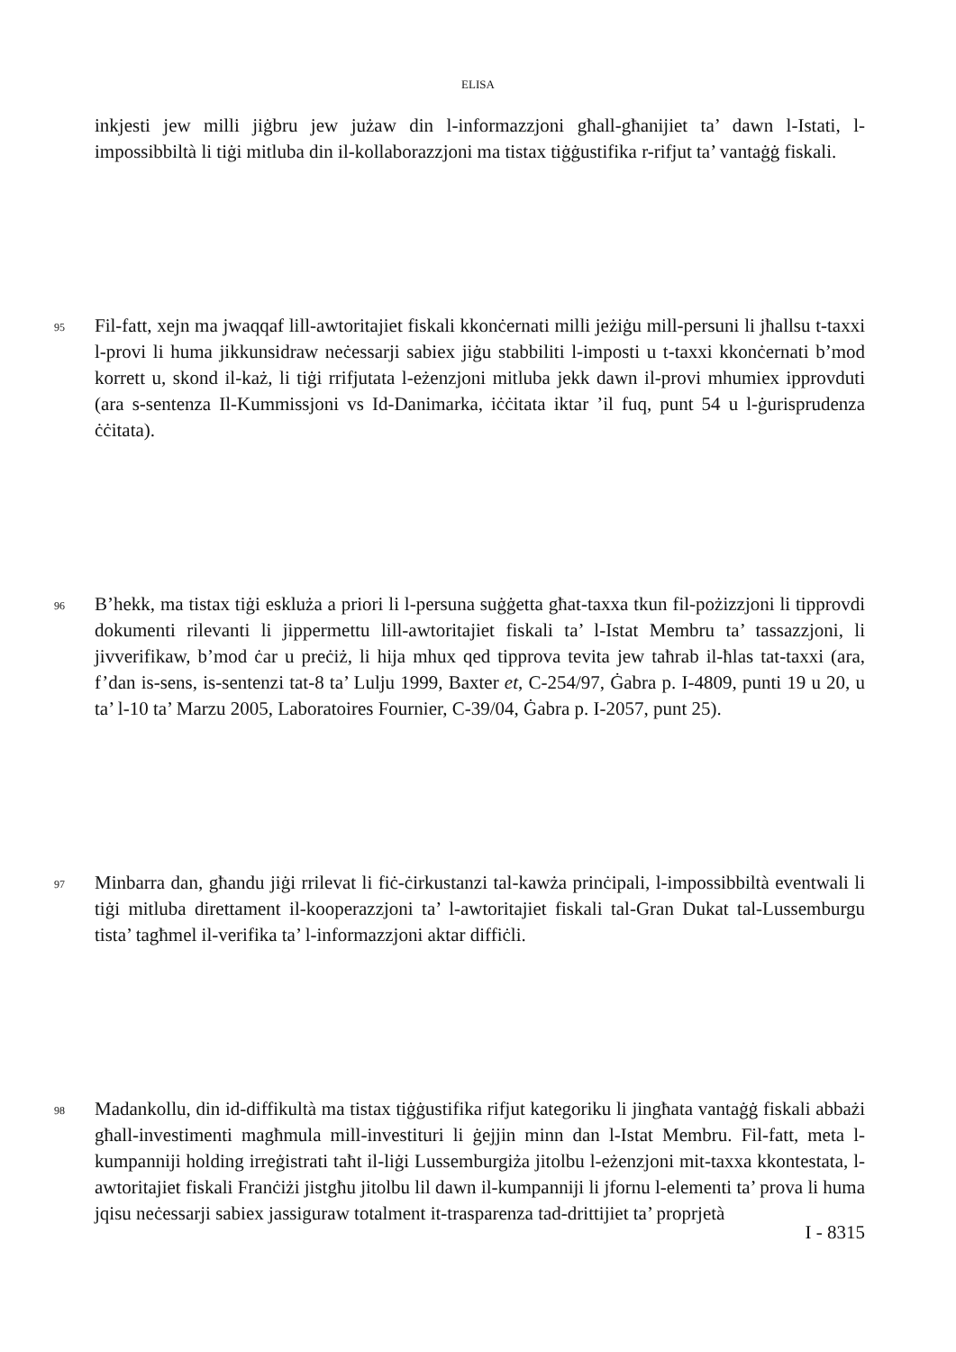ELISA
inkjesti jew milli jiġbru jew jużaw din l-informazzjoni għall-għanijiet ta’ dawn l-Istati, l-impossibbiltà li tiġi mitluba din il-kollaborazzjoni ma tistax tiġġustifika r-rifjut ta’ vantaġġ fiskali.
95
Fil-fatt, xejn ma jwaqqaf lill-awtoritajiet fiskali kkonċernati milli jeżiġu mill-persuni li jħallsu t-taxxi l-provi li huma jikkunsidraw neċessarji sabiex jiġu stabbiliti l-imposti u t-taxxi kkonċernati b’mod korrett u, skond il-każ, li tiġi rrifjutata l-eżenzjoni mitluba jekk dawn il-provi mhumiex ipprovduti (ara s-sentenza Il-Kummissjoni vs Id-Danimarka, iċċitata iktar ’il fuq, punt 54 u l-ġurisprudenza ċċitata).
96
B’hekk, ma tistax tiġi eskluża a priori li l-persuna suġġetta għat-taxxa tkun fil-pożizzjoni li tipprovdi dokumenti rilevanti li jippermettu lill-awtoritajiet fiskali ta’ l-Istat Membru ta’ tassazzjoni, li jivverifikaw, b’mod ċar u preċiż, li hija mhux qed tipprova tevita jew taħrab il-ħlas tat-taxxi (ara, f’dan is-sens, is-sentenzi tat-8 ta’ Lulju 1999, Baxter et, C-254/97, Ġabra p. I-4809, punti 19 u 20, u ta’ l-10 ta’ Marzu 2005, Laboratoires Fournier, C-39/04, Ġabra p. I-2057, punt 25).
97
Minbarra dan, għandu jiġi rrilevat li fiċ-ċirkustanzi tal-kawża prinċipali, l-impossibbiltà eventwali li tiġi mitluba direttament il-kooperazzjoni ta’ l-awtoritajiet fiskali tal-Gran Dukat tal-Lussemburgu tista’ tagħmel il-verifika ta’ l-informazzjoni aktar diffiċli.
98
Madankollu, din id-diffikultà ma tistax tiġġustifika rifjut kategoriku li jingħata vantaġġ fiskali abbażi għall-investimenti magħmula mill-investituri li ġejjin minn dan l-Istat Membru. Fil-fatt, meta l-kumpanniji holding irreġistrati taħt il-liġi Lussemburgiża jitolbu l-eżenzjoni mit-taxxa kkontestata, l-awtoritajiet fiskali Franċiżi jistgħu jitolbu lil dawn il-kumpanniji li jfornu l-elementi ta’ prova li huma jqisu neċessarji sabiex jassiguraw totalment it-trasparenza tad-drittijiet ta’ proprjetà
I - 8315